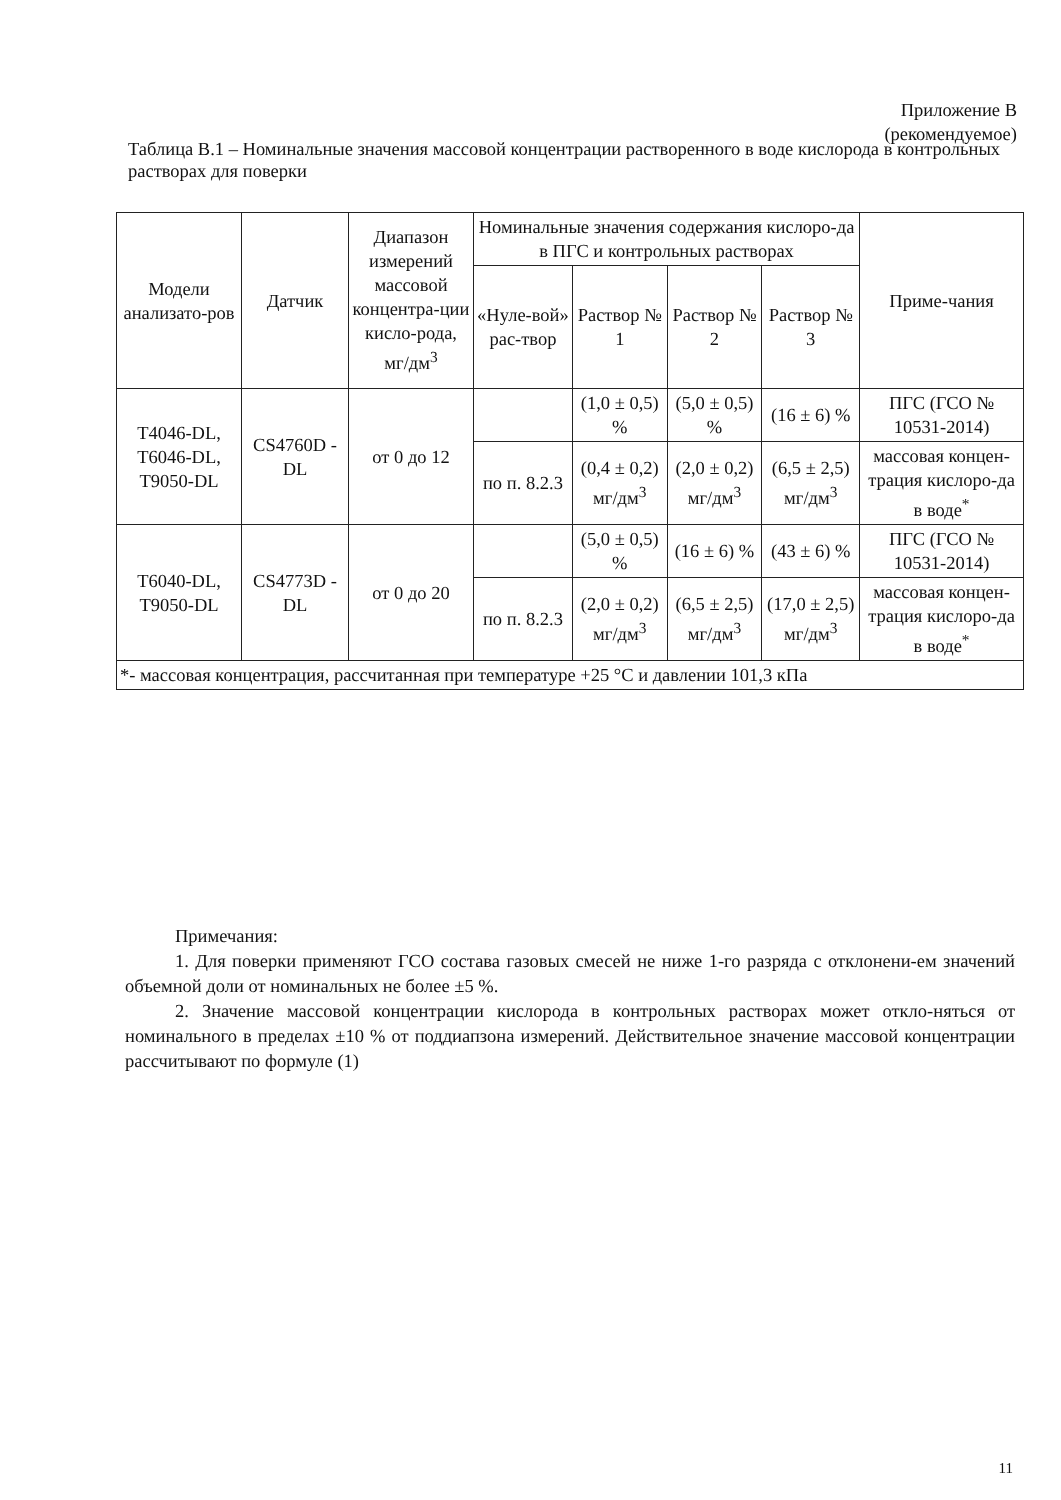Приложение В
(рекомендуемое)
Таблица В.1 – Номинальные значения массовой концентрации растворенного в воде кислорода в контрольных растворах для поверки
| Модели анализато-ров | Датчик | Диапазон измерений массовой концентра-ции кисло-рода, мг/дм<sup>3</sup> | Номинальные значения содержания кислоро-да в ПГС и контрольных растворах | | | | Приме-чания |
| --- | --- | --- | --- | --- | --- | --- | --- |
| | | | «Нуле-вой» рас-твор | Раствор № 1 | Раствор № 2 | Раствор № 3 | |
| T4046-DL, T6046-DL, T9050-DL | CS4760D -DL | от 0 до 12 | | (1,0 ± 0,5) % | (5,0 ± 0,5) % | (16 ± 6) % | ПГС (ГСО № 10531-2014) |
| | | | по п. 8.2.3 | (0,4 ± 0,2) мг/дм<sup>3</sup> | (2,0 ± 0,2) мг/дм<sup>3</sup> | (6,5 ± 2,5) мг/дм<sup>3</sup> | массовая концен-трация кислоро-да в воде<sup>*</sup> |
| T6040-DL, T9050-DL | CS4773D -DL | от 0 до 20 | | (5,0 ± 0,5) % | (16 ± 6) % | (43 ± 6) % | ПГС (ГСО № 10531-2014) |
| | | | по п. 8.2.3 | (2,0 ± 0,2) мг/дм<sup>3</sup> | (6,5 ± 2,5) мг/дм<sup>3</sup> | (17,0 ± 2,5) мг/дм<sup>3</sup> | массовая концен-трация кислоро-да в воде<sup>*</sup> |
| *- массовая концентрация, рассчитанная при температуре +25 °С и давлении 101,3 кПа | | | | | | | |
Примечания:
1. Для поверки применяют ГСО состава газовых смесей не ниже 1-го разряда с отклонени-ем значений объемной доли от номинальных не более ±5 %.
2. Значение массовой концентрации кислорода в контрольных растворах может откло-няться от номинального в пределах ±10 % от поддиапзона измерений. Действительное значение массовой концентрации рассчитывают по формуле (1)
11